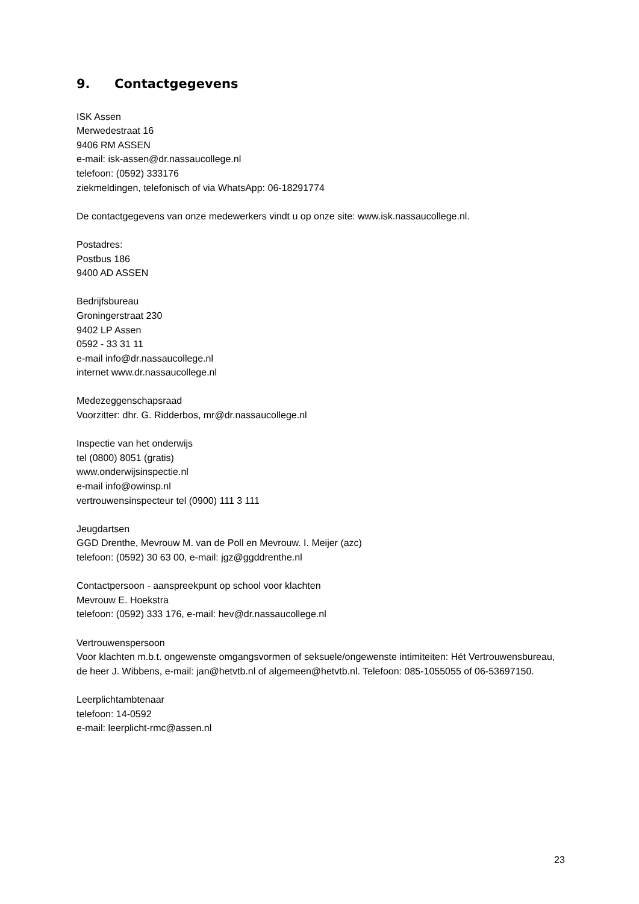9. Contactgegevens
ISK Assen
Merwedestraat 16
9406 RM ASSEN
e-mail: isk-assen@dr.nassaucollege.nl
telefoon: (0592) 333176
ziekmeldingen, telefonisch of via WhatsApp: 06-18291774
De contactgegevens van onze medewerkers vindt u op onze site: www.isk.nassaucollege.nl.
Postadres:
Postbus 186
9400 AD ASSEN
Bedrijfsbureau
Groningerstraat 230
9402 LP Assen
0592 - 33 31 11
e-mail info@dr.nassaucollege.nl
internet www.dr.nassaucollege.nl
Medezeggenschapsraad
Voorzitter: dhr. G. Ridderbos, mr@dr.nassaucollege.nl
Inspectie van het onderwijs
tel (0800) 8051 (gratis)
www.onderwijsinspectie.nl
e-mail info@owinsp.nl
vertrouwensinspecteur tel (0900) 111 3 111
Jeugdartsen
GGD Drenthe, Mevrouw M. van de Poll en Mevrouw. I. Meijer (azc)
telefoon: (0592) 30 63 00, e-mail: jgz@ggddrenthe.nl
Contactpersoon - aanspreekpunt op school voor klachten
Mevrouw E. Hoekstra
telefoon: (0592) 333 176, e-mail: hev@dr.nassaucollege.nl
Vertrouwenspersoon
Voor klachten m.b.t. ongewenste omgangsvormen of seksuele/ongewenste intimiteiten: Hét Vertrouwensbureau, de heer J. Wibbens, e-mail: jan@hetvtb.nl of algemeen@hetvtb.nl. Telefoon: 085-1055055 of 06-53697150.
Leerplichtambtenaar
telefoon: 14-0592
e-mail: leerplicht-rmc@assen.nl
23